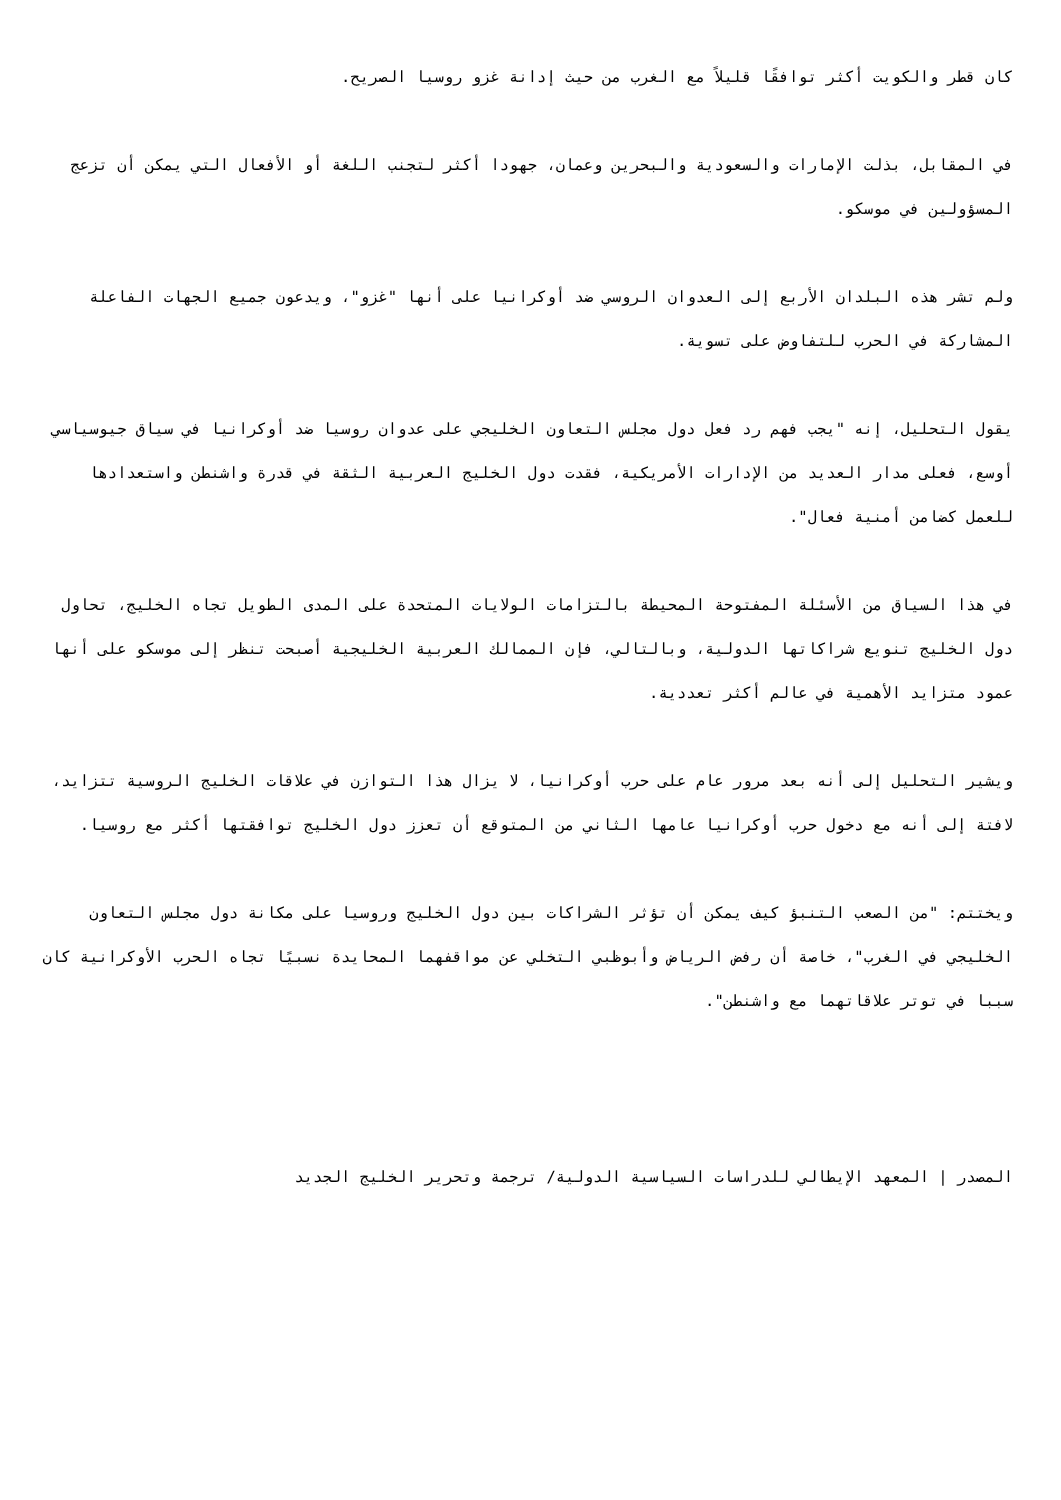كان قطر والكويت أكثر توافقًا قليلاً مع الغرب من حيث إدانة غزو روسيا الصريح.
في المقابل، بذلت الإمارات والسعودية والبحرين وعمان، جهودا أكثر لتجنب اللغة أو الأفعال التي يمكن أن تزعج المسؤولين في موسكو.
ولم تشر هذه البلدان الأربع إلى العدوان الروسي ضد أوكرانيا على أنها "غزو"، ويدعون جميع الجهات الفاعلة المشاركة في الحرب للتفاوض على تسوية.
يقول التحليل، إنه "يجب فهم رد فعل دول مجلس التعاون الخليجي على عدوان روسيا ضد أوكرانيا في سياق جيوسياسي أوسع، فعلى مدار العديد من الإدارات الأمريكية، فقدت دول الخليج العربية الثقة في قدرة واشنطن واستعدادها للعمل كضامن أمنية فعال".
في هذا السياق من الأسئلة المفتوحة المحيطة بالتزامات الولايات المتحدة على المدى الطويل تجاه الخليج، تحاول دول الخليج تنويع شراكاتها الدولية، وبالتالي، فإن الممالك العربية الخليجية أصبحت تنظر إلى موسكو على أنها عمود متزايد الأهمية في عالم أكثر تعددية.
ويشير التحليل إلى أنه بعد مرور عام على حرب أوكرانيا، لا يزال هذا التوازن في علاقات الخليج الروسية تتزايد، لافتة إلى أنه مع دخول حرب أوكرانيا عامها الثاني من المتوقع أن تعزز دول الخليج توافقتها أكثر مع روسيا.
ويختتم: "من الصعب التنبؤ كيف يمكن أن تؤثر الشراكات بين دول الخليج وروسيا على مكانة دول مجلس التعاون الخليجي في الغرب"، خاصة أن رفض الرياض وأبوظبي التخلي عن مواقفهما المحايدة نسبيًا تجاه الحرب الأوكرانية كان سببا في توتر علاقاتهما مع واشنطن".
المصدر | المعهد الإيطالي للدراسات السياسية الدولية/ ترجمة وتحرير الخليج الجديد